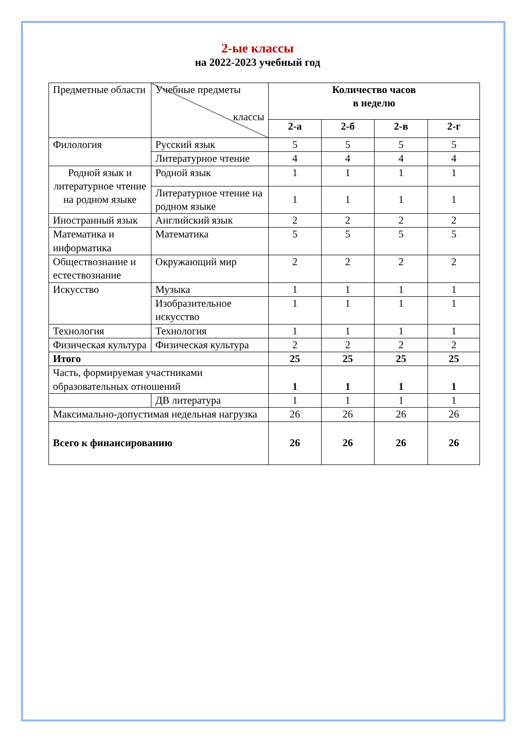2-ые классы
на 2022-2023 учебный год
| Предметные области | Учебные предметы классы | Количество часов в неделю | | | |
| | | 2-а | 2-б | 2-в | 2-г |
| Филология | Русский язык | 5 | 5 | 5 | 5 |
| | Литературное чтение | 4 | 4 | 4 | 4 |
| Родной язык и литературное чтение на родном языке | Родной язык | 1 | 1 | 1 | 1 |
| | Литературное чтение на родном языке | 1 | 1 | 1 | 1 |
| Иностранный язык | Английский язык | 2 | 2 | 2 | 2 |
| Математика и информатика | Математика | 5 | 5 | 5 | 5 |
| Обществознание и естествознание | Окружающий мир | 2 | 2 | 2 | 2 |
| Искусство | Музыка | 1 | 1 | 1 | 1 |
| | Изобразительное искусство | 1 | 1 | 1 | 1 |
| Технология | Технология | 1 | 1 | 1 | 1 |
| Физическая культура | Физическая культура | 2 | 2 | 2 | 2 |
| Итого | | 25 | 25 | 25 | 25 |
| Часть, формируемая участниками образовательных отношений | | 1 | 1 | 1 | 1 |
| | ДВ литература | 1 | 1 | 1 | 1 |
| Максимально-допустимая недельная нагрузка | | 26 | 26 | 26 | 26 |
| Всего к финансированию | | 26 | 26 | 26 | 26 |